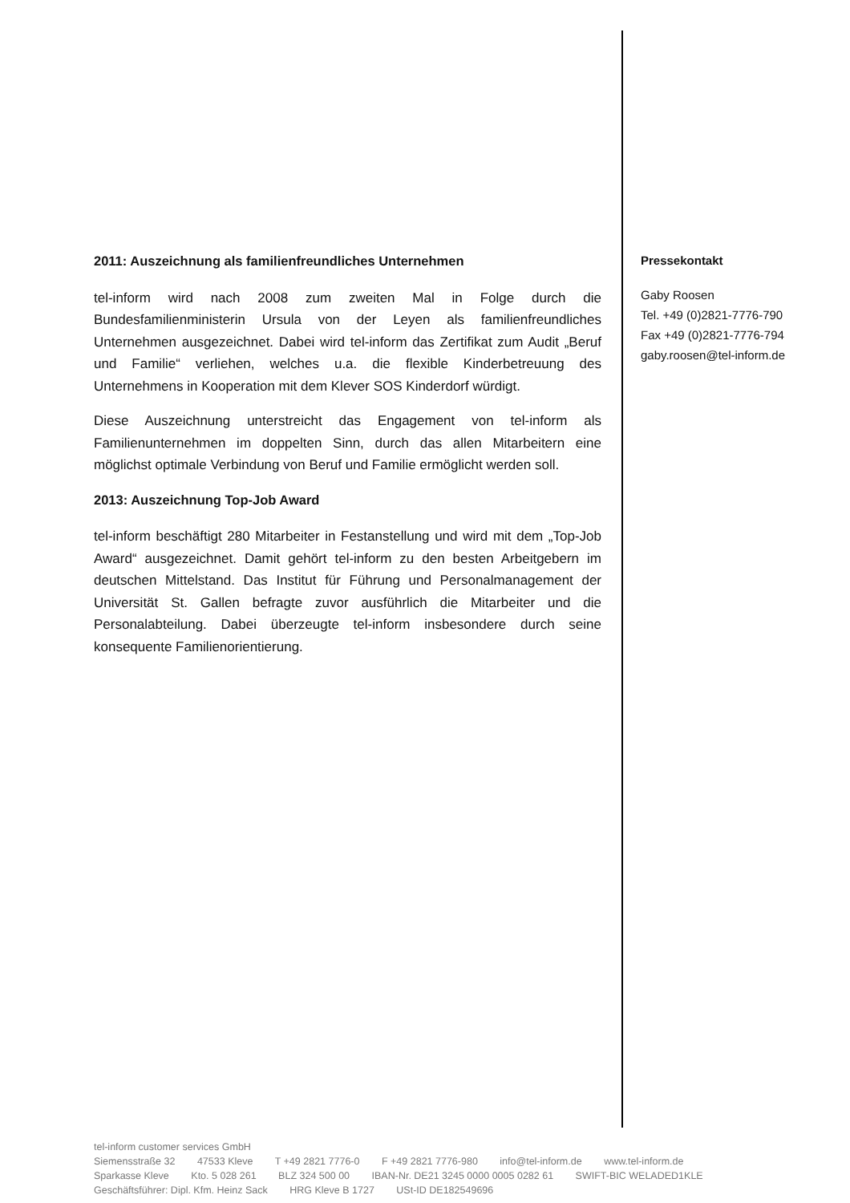2011: Auszeichnung als familienfreundliches Unternehmen
tel-inform wird nach 2008 zum zweiten Mal in Folge durch die Bundesfamilienministerin Ursula von der Leyen als familienfreundliches Unternehmen ausgezeichnet. Dabei wird tel-inform das Zertifikat zum Audit „Beruf und Familie“ verliehen, welches u.a. die flexible Kinderbetreuung des Unternehmens in Kooperation mit dem Klever SOS Kinderdorf würdigt.
Diese Auszeichnung unterstreicht das Engagement von tel-inform als Familienunternehmen im doppelten Sinn, durch das allen Mitarbeitern eine möglichst optimale Verbindung von Beruf und Familie ermöglicht werden soll.
2013: Auszeichnung Top-Job Award
tel-inform beschäftigt 280 Mitarbeiter in Festanstellung und wird mit dem „Top-Job Award“ ausgezeichnet. Damit gehört tel-inform zu den besten Arbeitgebern im deutschen Mittelstand. Das Institut für Führung und Personalmanagement der Universität St. Gallen befragte zuvor ausführlich die Mitarbeiter und die Personalabteilung. Dabei überzeugte tel-inform insbesondere durch seine konsequente Familienorientierung.
Pressekontakt
Gaby Roosen
Tel. +49 (0)2821-7776-790
Fax +49 (0)2821-7776-794
gaby.roosen@tel-inform.de
tel-inform customer services GmbH
Siemensstraße 32 47533 Kleve T +49 2821 7776-0 F +49 2821 7776-980 info@tel-inform.de www.tel-inform.de
Sparkasse Kleve Kto. 5 028 261 BLZ 324 500 00 IBAN-Nr. DE21 3245 0000 0005 0282 61 SWIFT-BIC WELADED1KLE
Geschäftsführer: Dipl. Kfm. Heinz Sack HRG Kleve B 1727 USt-ID DE182549696